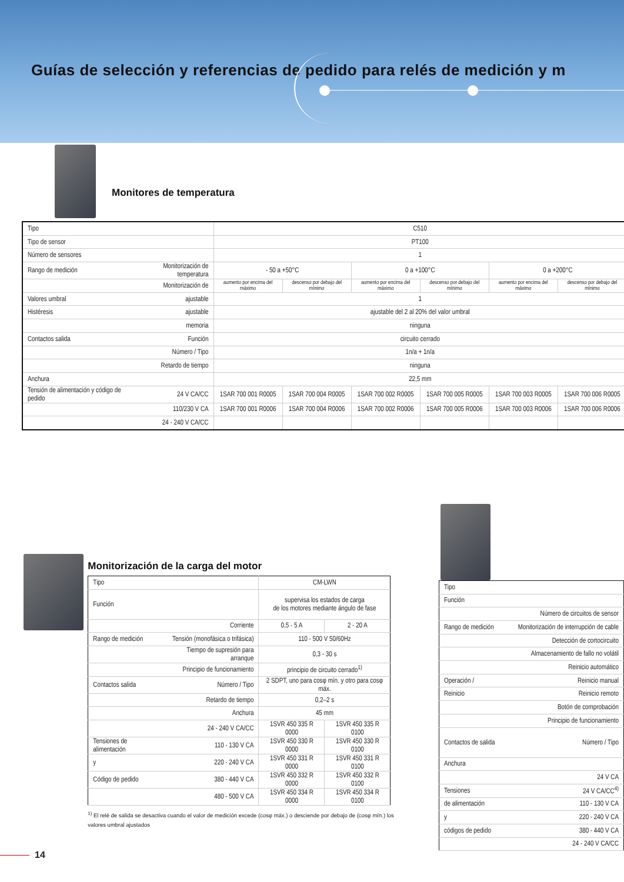Guías de selección y referencias de pedido para relés de medición y m
Monitores de temperatura
| Tipo | | C510 | | | | | |
| Tipo de sensor | | PT100 | | | | | |
| Número de sensores | | 1 | | | | | |
| Rango de medición | Monitorización de temperatura | - 50 a +50°C | | 0 a +100°C | | 0 a +200°C | |
| | Monitorización de | aumento por encima del máximo | descenso por debajo del mínimo | aumento por encima del máximo | descenso por debajo del mínimo | aumento por encima del máximo | descenso por debajo del mínimo |
| Valores umbral | ajustable | 1 | | | | | |
| Histéresis | ajustable | ajustable del 2 al 20% del valor umbral | | | | | |
| | memoria | ninguna | | | | | |
| Contactos salida | Función | circuito cerrado | | | | | |
| | Número / Tipo | 1n/a + 1n/a | | | | | |
| | Retardo de tiempo | ninguna | | | | | |
| Anchura | | 22,5 mm | | | | | |
| Tensión de alimentación y código de pedido | 24 V CA/CC | 1SAR 700 001 R0005 | 1SAR 700 004 R0005 | 1SAR 700 002 R0005 | 1SAR 700 005 R0005 | 1SAR 700 003 R0005 | 1SAR 700 006 R0005 |
| | 110/230 V CA | 1SAR 700 001 R0006 | 1SAR 700 004 R0006 | 1SAR 700 002 R0006 | 1SAR 700 005 R0006 | 1SAR 700 003 R0006 | 1SAR 700 006 R0006 |
| | 24 - 240 V CA/CC | | | | | | |
Monitorización de la carga del motor
| Tipo | | CM-LWN | |
| Función | | supervisa los estados de carga de los motores mediante ángulo de fase | |
| | Corriente | 0,5 - 5 A | 2 - 20 A |
| Rango de medición | Tensión (monofásica o trifásica) | 110 - 500 V 50/60Hz | |
| | Tiempo de supresión para arranque | 0,3 - 30 s | |
| | Principio de funcionamiento | principio de circuito cerrado<sup>1)</sup> | |
| Contactos salida | Número / Tipo | 2 SDPT, uno para cosφ mín. y otro para cosφ máx. | |
| | Retardo de tiempo | 0,2–2 s | |
| | Anchura | 45 mm | |
| | 24 - 240 V CA/CC | 1SVR 450 335 R 0000 | 1SVR 450 335 R 0100 |
| Tensiones de alimentación | 110 - 130 V CA | 1SVR 450 330 R 0000 | 1SVR 450 330 R 0100 |
| y | 220 - 240 V CA | 1SVR 450 331 R 0000 | 1SVR 450 331 R 0100 |
| Código de pedido | 380 - 440 V CA | 1SVR 450 332 R 0000 | 1SVR 450 332 R 0100 |
| | 480 - 500 V CA | 1SVR 450 334 R 0000 | 1SVR 450 334 R 0100 |
<sup>1)</sup> El relé de salida se desactiva cuando el valor de medición excede (cosφ máx.) o desciende por debajo de (cosφ mín.) los valores umbral ajustados
| Tipo | |
| Función | |
| | Número de circuitos de sensor |
| Rango de medición | Monitorización de interrupción de cable |
| | Detección de cortocircuito |
| | Almacenamiento de fallo no volátil |
| | Reinicio automático |
| Operación / | Reinicio manual |
| Reinicio | Reinicio remoto |
| | Botón de comprobación |
| | Principio de funcionamiento |
| Contactos de salida | Número / Tipo |
| Anchura | |
| | 24 V CA |
| Tensiones | 24 V CA/CC<sup>4)</sup> |
| de alimentación | 110 - 130 V CA |
| y | 220 - 240 V CA |
| códigos de pedido | 380 - 440 V CA |
| | 24 - 240 V CA/CC |
14